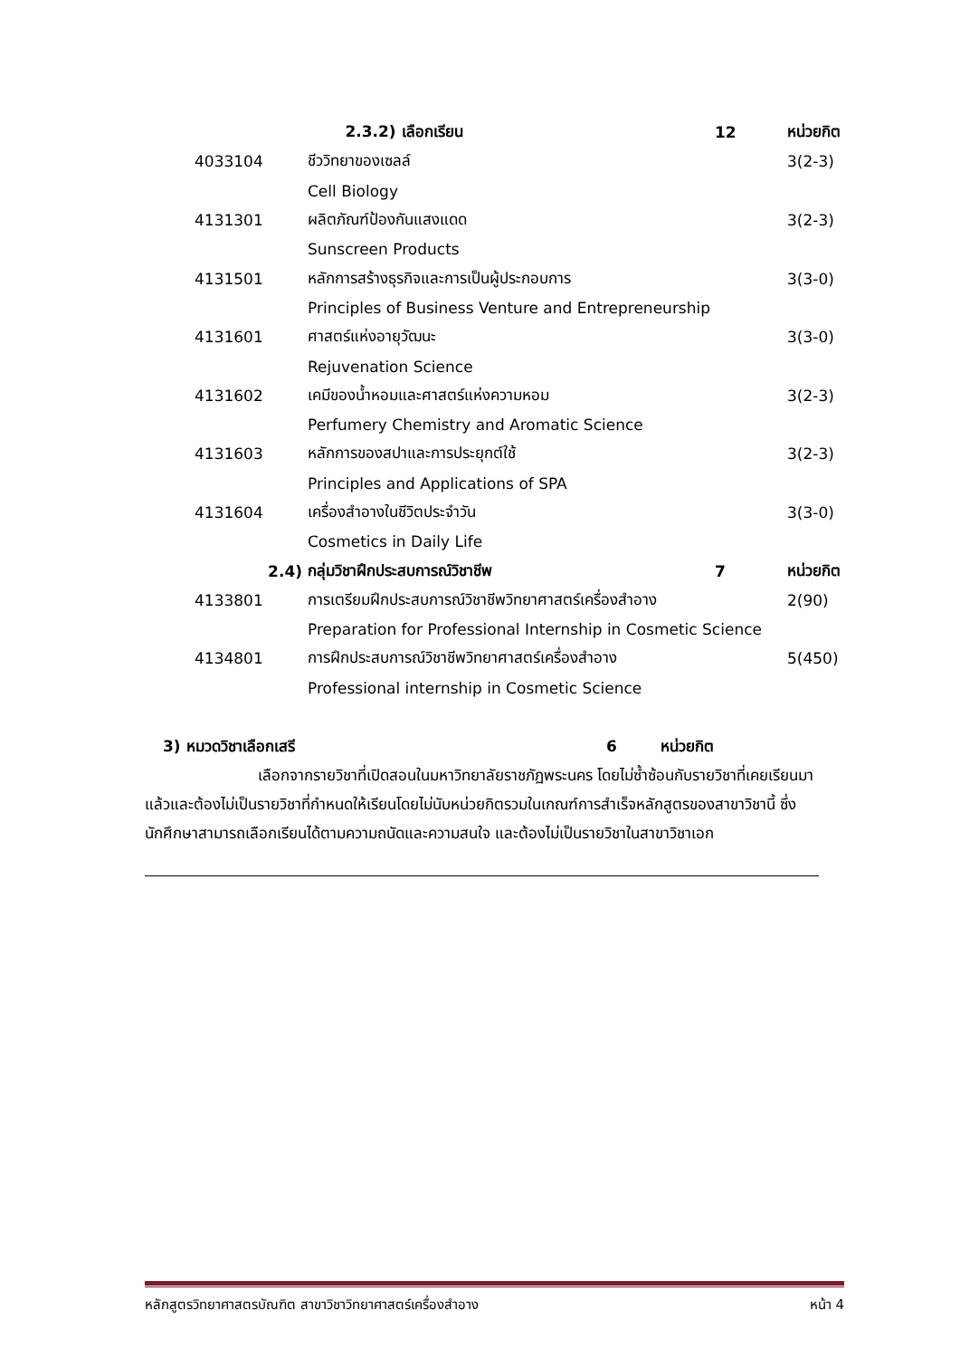| | 2.3.2) เลือกเรียน | 12 | หน่วยกิต |
| 4033104 | ชีววิทยาของเซลล์ | | 3(2-3) |
| | Cell Biology | | |
| 4131301 | ผลิตภัณฑ์ป้องกันแสงแดด | | 3(2-3) |
| | Sunscreen Products | | |
| 4131501 | หลักการสร้างธุรกิจและการเป็นผู้ประกอบการ | | 3(3-0) |
| | Principles of Business Venture and Entrepreneurship | | |
| 4131601 | ศาสตร์แห่งอายุวัฒนะ | | 3(3-0) |
| | Rejuvenation Science | | |
| 4131602 | เคมีของน้ำหอมและศาสตร์แห่งความหอม | | 3(2-3) |
| | Perfumery Chemistry and Aromatic Science | | |
| 4131603 | หลักการของสปาและการประยุกต์ใช้ | | 3(2-3) |
| | Principles and Applications of SPA | | |
| 4131604 | เครื่องสำอางในชีวิตประจำวัน | | 3(3-0) |
| | Cosmetics in Daily Life | | |
| 2.4) | กลุ่มวิชาฝึกประสบการณ์วิชาชีพ | 7 | หน่วยกิต |
| 4133801 | การเตรียมฝึกประสบการณ์วิชาชีพวิทยาศาสตร์เครื่องสำอาง | | 2(90) |
| | Preparation for Professional Internship in Cosmetic Science | | |
| 4134801 | การฝึกประสบการณ์วิชาชีพวิทยาศาสตร์เครื่องสำอาง | | 5(450) |
| | Professional internship in Cosmetic Science | | |
3) หมวดวิชาเลือกเสรี 6 หน่วยกิต
เลือกจากรายวิชาที่เปิดสอนในมหาวิทยาลัยราชภัฏพระนคร โดยไม่ซ้ำซ้อนกับรายวิชาที่เคยเรียนมาแล้วและต้องไม่เป็นรายวิชาที่กำหนดให้เรียนโดยไม่นับหน่วยกิตรวมในเกณฑ์การสำเร็จหลักสูตรของสาขาวิชานี้ ซึ่งนักศึกษาสามารถเลือกเรียนได้ตามความถนัดและความสนใจ และต้องไม่เป็นรายวิชาในสาขาวิชาเอก
หลักสูตรวิทยาศาสตรบัณฑิต สาขาวิชาวิทยาศาสตร์เครื่องสำอาง หน้า 4